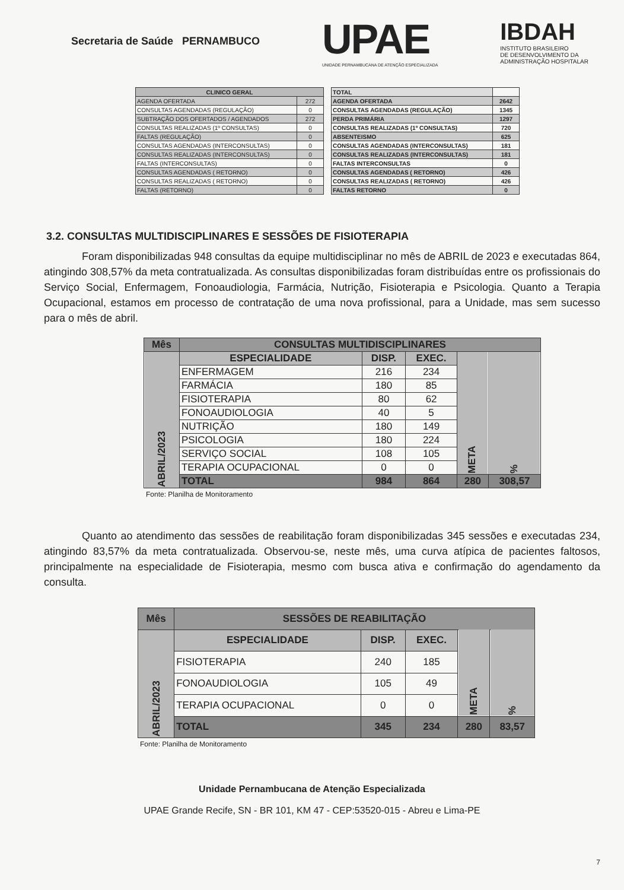Secretaria de Saúde PERNAMBUCO
UPAE
UNIDADE PERNAMBUCANA DE ATENÇÃO ESPECIALIZADA
IBDAH
INSTITUTO BRASILEIRO
DE DESENVOLVIMENTO DA
ADMINISTRAÇÃO HOSPITALAR
| CLINICO GERAL | |
| --- | --- |
| AGENDA OFERTADA | 272 |
| CONSULTAS AGENDADAS (REGULAÇÃO) | 0 |
| SUBTRAÇÃO DOS OFERTADOS / AGENDADOS | 272 |
| CONSULTAS REALIZADAS (1º CONSULTAS) | 0 |
| FALTAS (REGULAÇÃO) | 0 |
| CONSULTAS AGENDADAS (INTERCONSULTAS) | 0 |
| CONSULTAS REALIZADAS (INTERCONSULTAS) | 0 |
| FALTAS (INTERCONSULTAS) | 0 |
| CONSULTAS AGENDADAS ( RETORNO) | 0 |
| CONSULTAS REALIZADAS ( RETORNO) | 0 |
| FALTAS (RETORNO) | 0 |
| TOTAL | |
| --- | --- |
| AGENDA OFERTADA | 2642 |
| CONSULTAS AGENDADAS (REGULAÇÃO) | 1345 |
| PERDA PRIMÁRIA | 1297 |
| CONSULTAS REALIZADAS (1º CONSULTAS) | 720 |
| ABSENTEISMO | 625 |
| CONSULTAS AGENDADAS (INTERCONSULTAS) | 181 |
| CONSULTAS REALIZADAS (INTERCONSULTAS) | 181 |
| FALTAS INTERCONSULTAS | 0 |
| CONSULTAS AGENDADAS ( RETORNO) | 426 |
| CONSULTAS REALIZADAS ( RETORNO) | 426 |
| FALTAS RETORNO | 0 |
3.2. CONSULTAS MULTIDISCIPLINARES E SESSÕES DE FISIOTERAPIA
Foram disponibilizadas 948 consultas da equipe multidisciplinar no mês de ABRIL de 2023 e executadas 864, atingindo 308,57% da meta contratualizada. As consultas disponibilizadas foram distribuídas entre os profissionais do Serviço Social, Enfermagem, Fonoaudiologia, Farmácia, Nutrição, Fisioterapia e Psicologia. Quanto a Terapia Ocupacional, estamos em processo de contratação de uma nova profissional, para a Unidade, mas sem sucesso para o mês de abril.
| Mês | CONSULTAS MULTIDISCIPLINARES | | | | |
| --- | --- | --- | --- | --- | --- |
| ABRIL/2023 | ESPECIALIDADE | DISP. | EXEC. | META | % |
| | ENFERMAGEM | 216 | 234 | | |
| | FARMÁCIA | 180 | 85 | | |
| | FISIOTERAPIA | 80 | 62 | | |
| | FONOAUDIOLOGIA | 40 | 5 | | |
| | NUTRIÇÃO | 180 | 149 | | |
| | PSICOLOGIA | 180 | 224 | | |
| | SERVIÇO SOCIAL | 108 | 105 | | |
| | TERAPIA OCUPACIONAL | 0 | 0 | | |
| | TOTAL | 984 | 864 | 280 | 308,57 |
Fonte: Planilha de Monitoramento
Quanto ao atendimento das sessões de reabilitação foram disponibilizadas 345 sessões e executadas 234, atingindo 83,57% da meta contratualizada. Observou-se, neste mês, uma curva atípica de pacientes faltosos, principalmente na especialidade de Fisioterapia, mesmo com busca ativa e confirmação do agendamento da consulta.
| Mês | SESSÕES DE REABILITAÇÃO | | | | |
| --- | --- | --- | --- | --- | --- |
| ABRIL/2023 | ESPECIALIDADE | DISP. | EXEC. | META | % |
| | FISIOTERAPIA | 240 | 185 | | |
| | FONOAUDIOLOGIA | 105 | 49 | | |
| | TERAPIA OCUPACIONAL | 0 | 0 | | |
| | TOTAL | 345 | 234 | 280 | 83,57 |
Fonte: Planilha de Monitoramento
Unidade Pernambucana de Atenção Especializada
UPAE Grande Recife, SN - BR 101, KM 47 - CEP:53520-015 - Abreu e Lima-PE
7